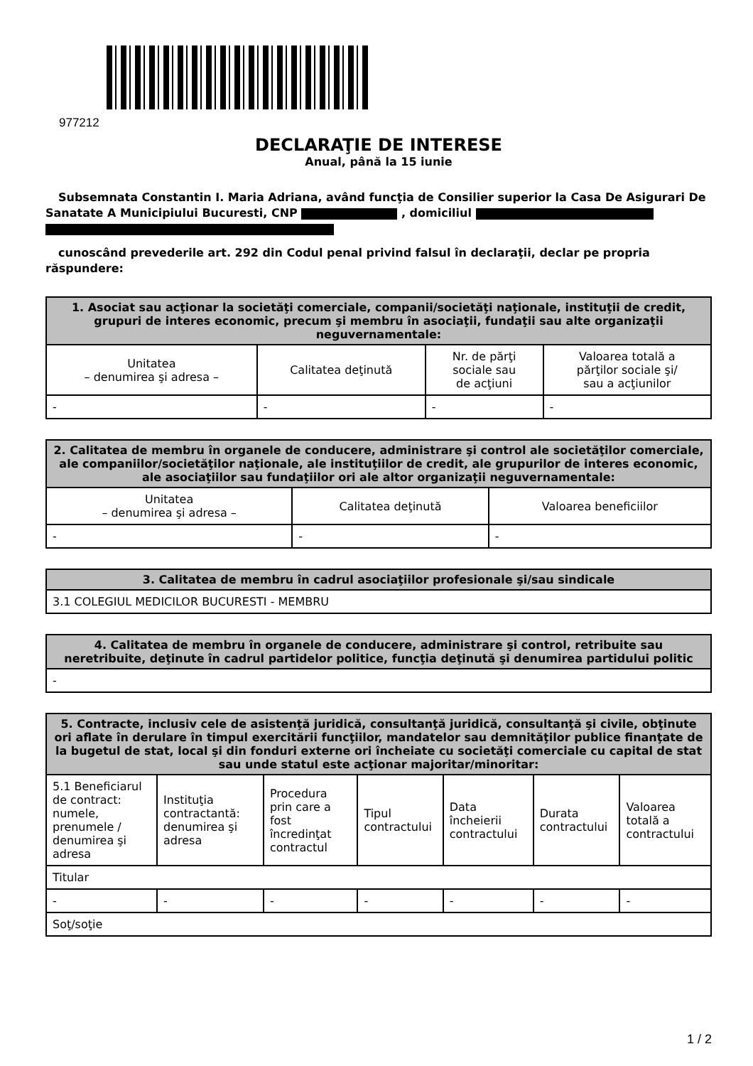977212
DECLARAŢIE DE INTERESE
Anual, până la 15 iunie
Subsemnata Constantin I. Maria Adriana, având funcţia de Consilier superior la Casa De Asigurari De Sanatate A Municipiului Bucuresti, CNP , domiciliul
cunoscând prevederile art. 292 din Codul penal privind falsul în declaraţii, declar pe propria răspundere:
| 1. Asociat sau acţionar la societăţi comerciale, companii/societăţi naţionale, instituţii de credit, grupuri de interes economic, precum şi membru în asociaţii, fundaţii sau alte organizaţii neguvernamentale: | | | |
| --- | --- | --- | --- |
| Unitatea – denumirea şi adresa – | Calitatea deţinută | Nr. de părţi sociale sau de acţiuni | Valoarea totală a părţilor sociale şi/ sau a acţiunilor |
| - | - | - | - |
| 2. Calitatea de membru în organele de conducere, administrare şi control ale societăţilor comerciale, ale companiilor/societăţilor naţionale, ale instituţiilor de credit, ale grupurilor de interes economic, ale asociaţiilor sau fundaţiilor ori ale altor organizaţii neguvernamentale: | | |
| --- | --- | --- |
| Unitatea – denumirea şi adresa – | Calitatea deţinută | Valoarea beneficiilor |
| - | - | - |
| 3. Calitatea de membru în cadrul asociaţiilor profesionale şi/sau sindicale |
| --- |
| 3.1 COLEGIUL MEDICILOR BUCURESTI - MEMBRU |
| 4. Calitatea de membru în organele de conducere, administrare şi control, retribuite sau neretribuite, deţinute în cadrul partidelor politice, funcţia deţinută şi denumirea partidului politic |
| --- |
| - |
| 5. Contracte, inclusiv cele de asistenţă juridică, consultanţă juridică, consultanţă şi civile, obţinute ori aflate în derulare în timpul exercitării funcţiilor, mandatelor sau demnităţilor publice finanţate de la bugetul de stat, local şi din fonduri externe ori încheiate cu societăţi comerciale cu capital de stat sau unde statul este acţionar majoritar/minoritar: | | | | | | |
| --- | --- | --- | --- | --- | --- | --- |
| 5.1 Beneficiarul de contract: numele, prenumele / denumirea şi adresa | Instituţia contractantă: denumirea şi adresa | Procedura prin care a fost încredinţat contractul | Tipul contractului | Data încheierii contractului | Durata contractului | Valoarea totală a contractului |
| Titular | | | | | | |
| - | - | - | - | - | - | - |
| Soţ/soţie | | | | | | |
1 / 2